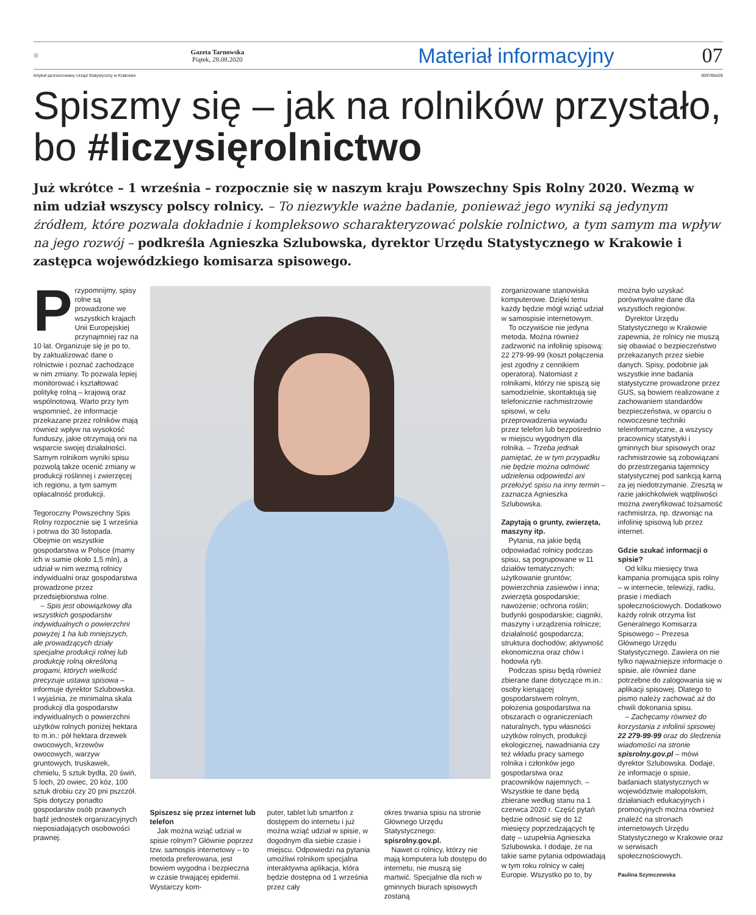Gazeta Tarnowska
Piątek, 28.08.2020
Materiał informacyjny 07
Artykuł sponsorowany Urząd Statystyczny w Krakowie 009785429
Spiszmy się – jak na rolników przystało, bo #liczysięrolnictwo
Już wkrótce – 1 września – rozpocznie się w naszym kraju Powszechny Spis Rolny 2020. Wezmą w nim udział wszyscy polscy rolnicy. – To niezwykle ważne badanie, ponieważ jego wyniki są jedynym źródłem, które pozwala dokładnie i kompleksowo scharakteryzować polskie rolnictwo, a tym samym ma wpływ na jego rozwój – podkreśla Agnieszka Szlubowska, dyrektor Urzędu Statystycznego w Krakowie i zastępca wojewódzkiego komisarza spisowego.
Przypomnijmy, spisy rolne są prowadzone we wszystkich krajach Unii Europejskiej przynajmniej raz na 10 lat. Organizuje się je po to, by zaktualizować dane o rolnictwie i poznać zachodzące w nim zmiany. To pozwala lepiej monitorować i kształtować politykę rolną – krajową oraz wspólnotową. Warto przy tym wspomnieć, że informacje przekazane przez rolników mają również wpływ na wysokość funduszy, jakie otrzymają oni na wsparcie swojej działalności. Samym rolnikom wyniki spisu pozwolą także ocenić zmiany w produkcji roślinnej i zwierzęcej ich regionu, a tym samym opłacalność produkcji.
Tegoroczny Powszechny Spis Rolny rozpocznie się 1 września i potrwa do 30 listopada. Obejmie on wszystkie gospodarstwa w Polsce (mamy ich w sumie około 1,5 mln), a udział w nim wezmą rolnicy indywidualni oraz gospodarstwa prowadzone przez przedsiębiorstwa rolne.
 – Spis jest obowiązkowy dla wszystkich gospodarstw indywidualnych o powierzchni powyżej 1 ha lub mniejszych, ale prowadzących działy specjalne produkcji rolnej lub produkcję rolną określoną progami, których wielkość precyzuje ustawa spisowa – informuje dyrektor Szlubowska. I wyjaśnia, że minimalna skala produkcji dla gospodarstw indywidualnych o powierzchni użytków rolnych poniżej hektara to m.in.: pół hektara drzewek owocowych, krzewów owocowych, warzyw gruntowych, truskawek, chmielu, 5 sztuk bydła, 20 świń, 5 loch, 20 owiec, 20 kóz, 100 sztuk drobiu czy 20 pni pszczół. Spis dotyczy ponadto gospodarstw osób prawnych bądź jednostek organizacyjnych nieposiadających osobowości prawnej.
Spiszesz się przez internet lub telefon
 Jak można wziąć udział w spisie rolnym? Głównie poprzez tzw. samospis internetowy – to metoda preferowana, jest bowiem wygodna i bezpieczna w czasie trwającej epidemii. Wystarczy kom-
puter, tablet lub smartfon z dostępem do internetu i już można wziąć udział w spisie, w dogodnym dla siebie czasie i miejscu. Odpowiedzi na pytania umożliwi rolnikom specjalna interaktywna aplikacja, która będzie dostępna od 1 września przez cały
okres trwania spisu na stronie Głównego Urzędu Statystycznego: spisrolny.gov.pl.
 Nawet ci rolnicy, którzy nie mają komputera lub dostępu do internetu, nie muszą się martwić. Specjalnie dla nich w gminnych biurach spisowych zostaną
zorganizowane stanowiska komputerowe. Dzięki temu każdy będzie mógł wziąć udział w samospisie internetowym.
 To oczywiście nie jedyna metoda. Można również zadzwonić na infolinię spisową: 22 279-99-99 (koszt połączenia jest zgodny z cennikiem operatora). Natomiast z rolnikami, którzy nie spiszą się samodzielnie, skontaktują się telefonicznie rachmistrzowie spisowi, w celu przeprowadzenia wywiadu przez telefon lub bezpośrednio w miejscu wygodnym dla rolnika. – Trzeba jednak pamiętać, że w tym przypadku nie będzie można odmówić udzielenia odpowiedzi ani przełożyć spisu na inny termin – zaznacza Agnieszka Szlubowska.
Zapytają o grunty, zwierzęta, maszyny itp.
 Pytania, na jakie będą odpowiadać rolnicy podczas spisu, są pogrupowane w 11 działów tematycznych: użytkowanie gruntów; powierzchnia zasiewów i inna; zwierzęta gospodarskie; nawożenie; ochrona roślin; budynki gospodarskie; ciągniki, maszyny i urządzenia rolnicze; działalność gospodarcza; struktura dochodów; aktywność ekonomiczna oraz chów i hodowla ryb.
 Podczas spisu będą również zbierane dane dotyczące m.in.: osoby kierującej gospodarstwem rolnym, położenia gospodarstwa na obszarach o ograniczeniach naturalnych, typu własności użytków rolnych, produkcji ekologicznej, nawadniania czy też wkładu pracy samego rolnika i członków jego gospodarstwa oraz pracowników najemnych. – Wszystkie te dane będą zbierane według stanu na 1 czerwca 2020 r. Część pytań będzie odnosić się do 12 miesięcy poprzedzających tę datę – uzupełnia Agnieszka Szlubowska. I dodaje, że na takie same pytania odpowiadają w tym roku rolnicy w całej Europie. Wszystko po to, by
można było uzyskać porównywalne dane dla wszystkich regionów.
 Dyrektor Urzędu Statystycznego w Krakowie zapewnia, że rolnicy nie muszą się obawiać o bezpieczeństwo przekazanych przez siebie danych. Spisy, podobnie jak wszystkie inne badania statystyczne prowadzone przez GUS, są bowiem realizowane z zachowaniem standardów bezpieczeństwa, w oparciu o nowoczesne techniki teleinformatyczne, a wszyscy pracownicy statystyki i gminnych biur spisowych oraz rachmistrzowie są zobowiązani do przestrzegania tajemnicy statystycznej pod sankcją karną za jej niedotrzymanie. Zresztą w razie jakichkolwiek wątpliwości można zweryfikować tożsamość rachmistrza, np. dzwoniąc na infolinię spisową lub przez internet.
Gdzie szukać informacji o spisie?
 Od kilku miesięcy trwa kampania promująca spis rolny – w internecie, telewizji, radiu, prasie i mediach społecznościowych. Dodatkowo każdy rolnik otrzyma list Generalnego Komisarza Spisowego – Prezesa Głównego Urzędu Statystycznego. Zawiera on nie tylko najważniejsze informacje o spisie, ale również dane potrzebne do zalogowania się w aplikacji spisowej. Dlatego to pismo należy zachować aż do chwili dokonania spisu.
 – Zachęcamy również do korzystania z infolinii spisowej 22 279-99-99 oraz do śledzenia wiadomości na stronie spisrolny.gov.pl – mówi dyrektor Szlubowska. Dodaje, że informacje o spisie, badaniach statystycznych w województwie małopolskim, działaniach edukacyjnych i promocyjnych można również znaleźć na stronach internetowych Urzędu Statystycznego w Krakowie oraz w serwisach społecznościowych.
Paulina Szymczewska